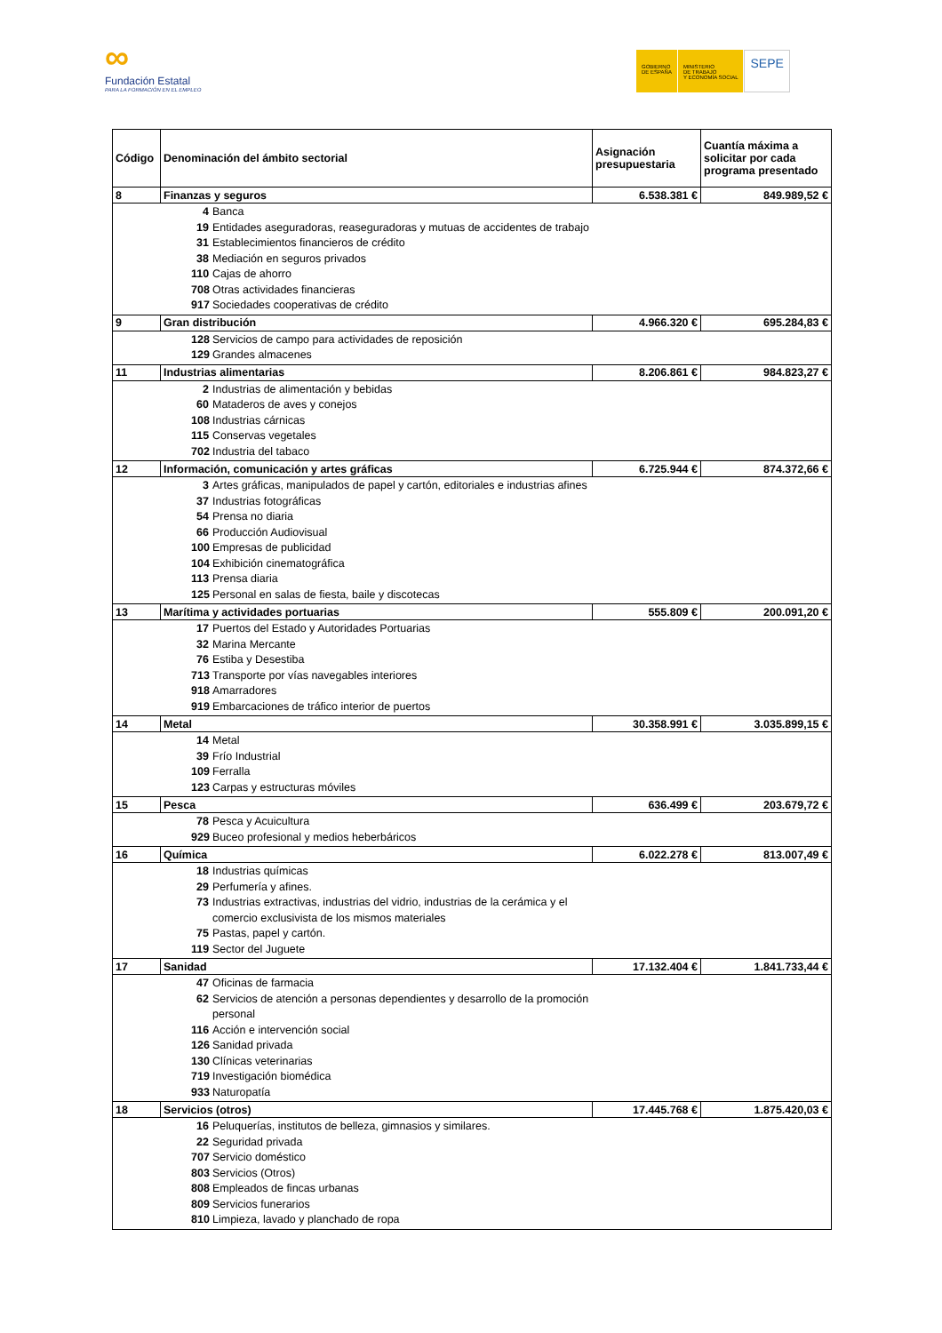∞
Fundación Estatal
PARA LA FORMACIÓN EN EL EMPLEO
GOBIERNO
DE ESPAÑA
MINISTERIO
DE TRABAJO
Y ECONOMÍA SOCIAL
SEPE
| Código | Denominación del ámbito sectorial | Asignación presupuestaria | Cuantía máxima a solicitar por cada programa presentado |
| --- | --- | --- | --- |
| 8 | Finanzas y seguros | 6.538.381 € | 849.989,52 € |
| 4 Banca 19 Entidades aseguradoras, reaseguradoras y mutuas de accidentes de trabajo 31 Establecimientos financieros de crédito 38 Mediación en seguros privados 110 Cajas de ahorro 708 Otras actividades financieras 917 Sociedades cooperativas de crédito | | | |
| 9 | Gran distribución | 4.966.320 € | 695.284,83 € |
| 128 Servicios de campo para actividades de reposición 129 Grandes almacenes | | | |
| 11 | Industrias alimentarias | 8.206.861 € | 984.823,27 € |
| 2 Industrias de alimentación y bebidas 60 Mataderos de aves y conejos 108 Industrias cárnicas 115 Conservas vegetales 702 Industria del tabaco | | | |
| 12 | Información, comunicación y artes gráficas | 6.725.944 € | 874.372,66 € |
| 3 Artes gráficas, manipulados de papel y cartón, editoriales e industrias afines 37 Industrias fotográficas 54 Prensa no diaria 66 Producción Audiovisual 100 Empresas de publicidad 104 Exhibición cinematográfica 113 Prensa diaria 125 Personal en salas de fiesta, baile y discotecas | | | |
| 13 | Marítima y actividades portuarias | 555.809 € | 200.091,20 € |
| 17 Puertos del Estado y Autoridades Portuarias 32 Marina Mercante 76 Estiba y Desestiba 713 Transporte por vías navegables interiores 918 Amarradores 919 Embarcaciones de tráfico interior de puertos | | | |
| 14 | Metal | 30.358.991 € | 3.035.899,15 € |
| 14 Metal 39 Frío Industrial 109 Ferralla 123 Carpas y estructuras móviles | | | |
| 15 | Pesca | 636.499 € | 203.679,72 € |
| 78 Pesca y Acuicultura 929 Buceo profesional y medios heberbáricos | | | |
| 16 | Química | 6.022.278 € | 813.007,49 € |
| 18 Industrias químicas 29 Perfumería y afines. 73 Industrias extractivas, industrias del vidrio, industrias de la cerámica y el comercio exclusivista de los mismos materiales 75 Pastas, papel y cartón. 119 Sector del Juguete | | | |
| 17 | Sanidad | 17.132.404 € | 1.841.733,44 € |
| 47 Oficinas de farmacia 62 Servicios de atención a personas dependientes y desarrollo de la promoción personal 116 Acción e intervención social 126 Sanidad privada 130 Clínicas veterinarias 719 Investigación biomédica 933 Naturopatía | | | |
| 18 | Servicios (otros) | 17.445.768 € | 1.875.420,03 € |
| 16 Peluquerías, institutos de belleza, gimnasios y similares. 22 Seguridad privada 707 Servicio doméstico 803 Servicios (Otros) 808 Empleados de fincas urbanas 809 Servicios funerarios 810 Limpieza, lavado y planchado de ropa | | | |